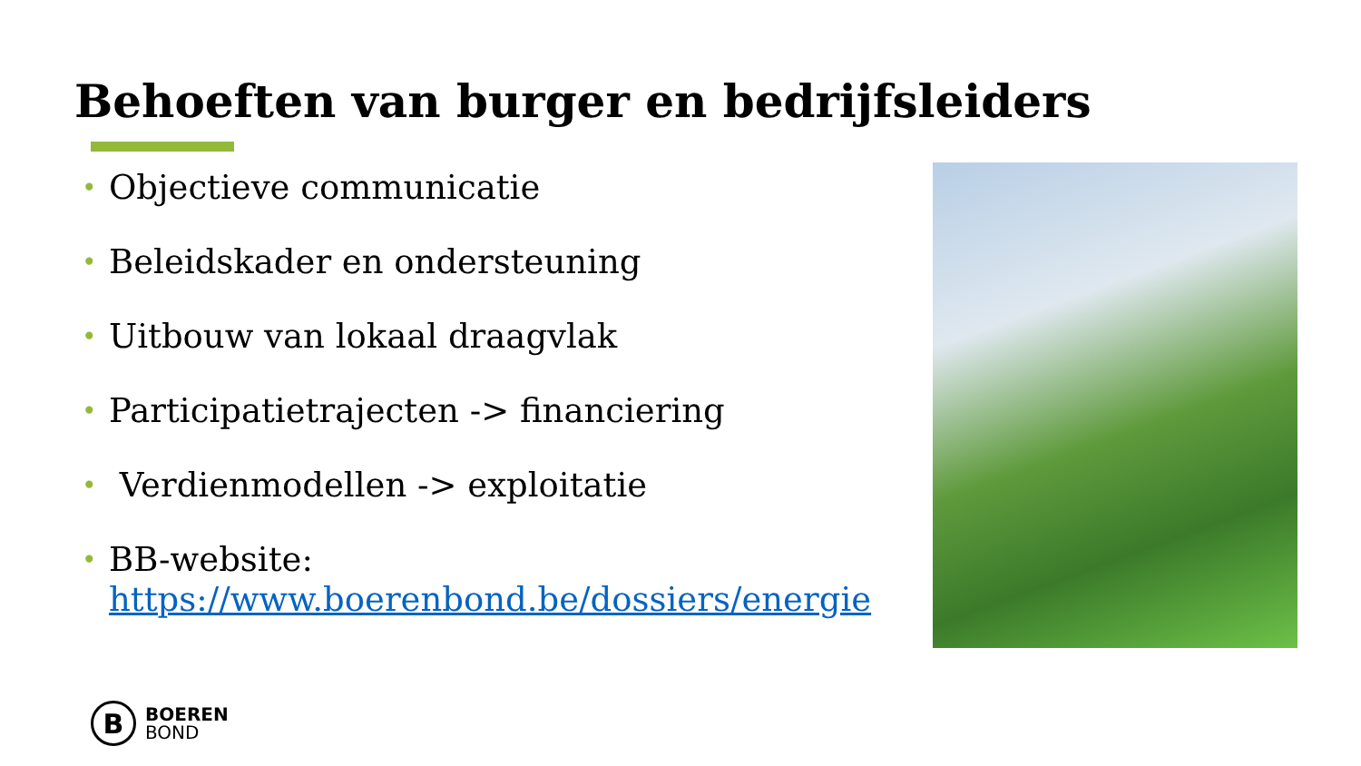Behoeften van burger en bedrijfsleiders
• Objectieve communicatie
• Beleidskader en ondersteuning
• Uitbouw van lokaal draagvlak
• Participatietrajecten -> financiering
• Verdienmodellen -> exploitatie
• BB-website: https://www.boerenbond.be/dossiers/energie
B
BOEREN
BOND